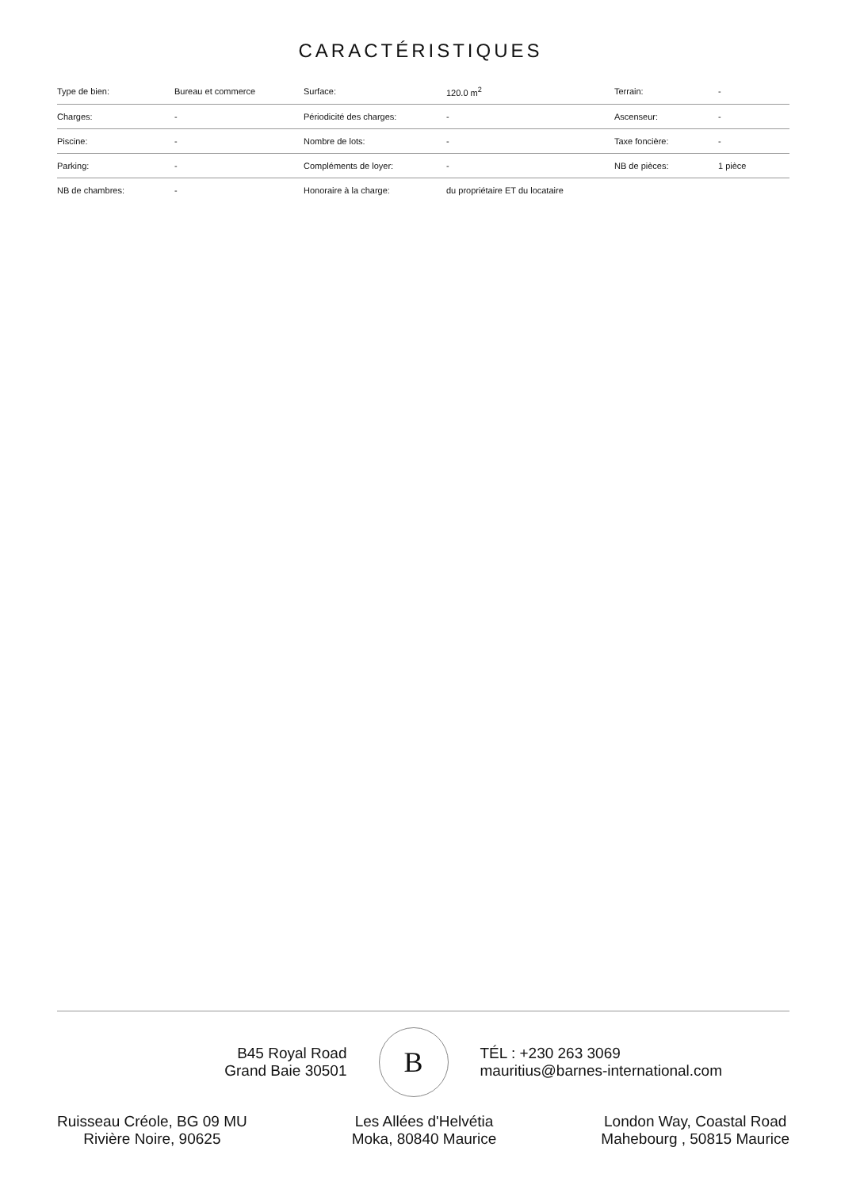CARACTÉRISTIQUES
| Type de bien: | Bureau et commerce | Surface: | 120.0 m<sup>2</sup> | Terrain: | - |
| Charges: | - | Périodicité des charges: | - | Ascenseur: | - |
| Piscine: | - | Nombre de lots: | - | Taxe foncière: | - |
| Parking: | - | Compléments de loyer: | - | NB de pièces: | 1 pièce |
| NB de chambres: | - | Honoraire à la charge: | du propriétaire ET du locataire | | |
B45 Royal Road
Grand Baie 30501
B
TÉL : +230 263 3069
mauritius@barnes-international.com
Ruisseau Créole, BG 09 MU
Rivière Noire, 90625
Les Allées d'Helvétia
Moka, 80840 Maurice
London Way, Coastal Road
Mahebourg , 50815 Maurice